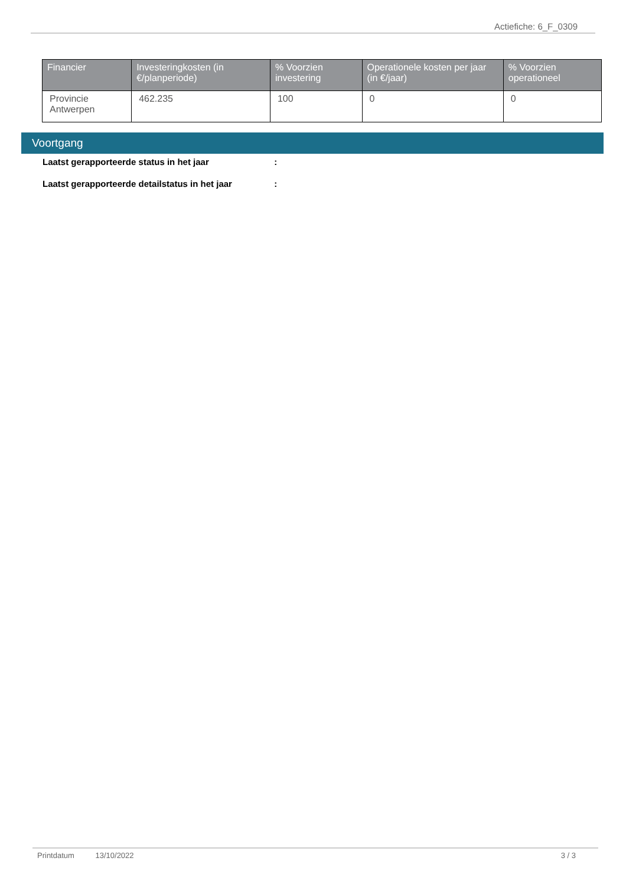Actiefiche: 6_F_0309
| Financier | Investeringkosten (in €/planperiode) | % Voorzien investering | Operationele kosten per jaar (in €/jaar) | % Voorzien operationeel |
| --- | --- | --- | --- | --- |
| Provincie Antwerpen | 462.235 | 100 | 0 | 0 |
Voortgang
Laatst gerapporteerde status in het jaar :
Laatst gerapporteerde detailstatus in het jaar :
Printdatum 13/10/2022 3 / 3